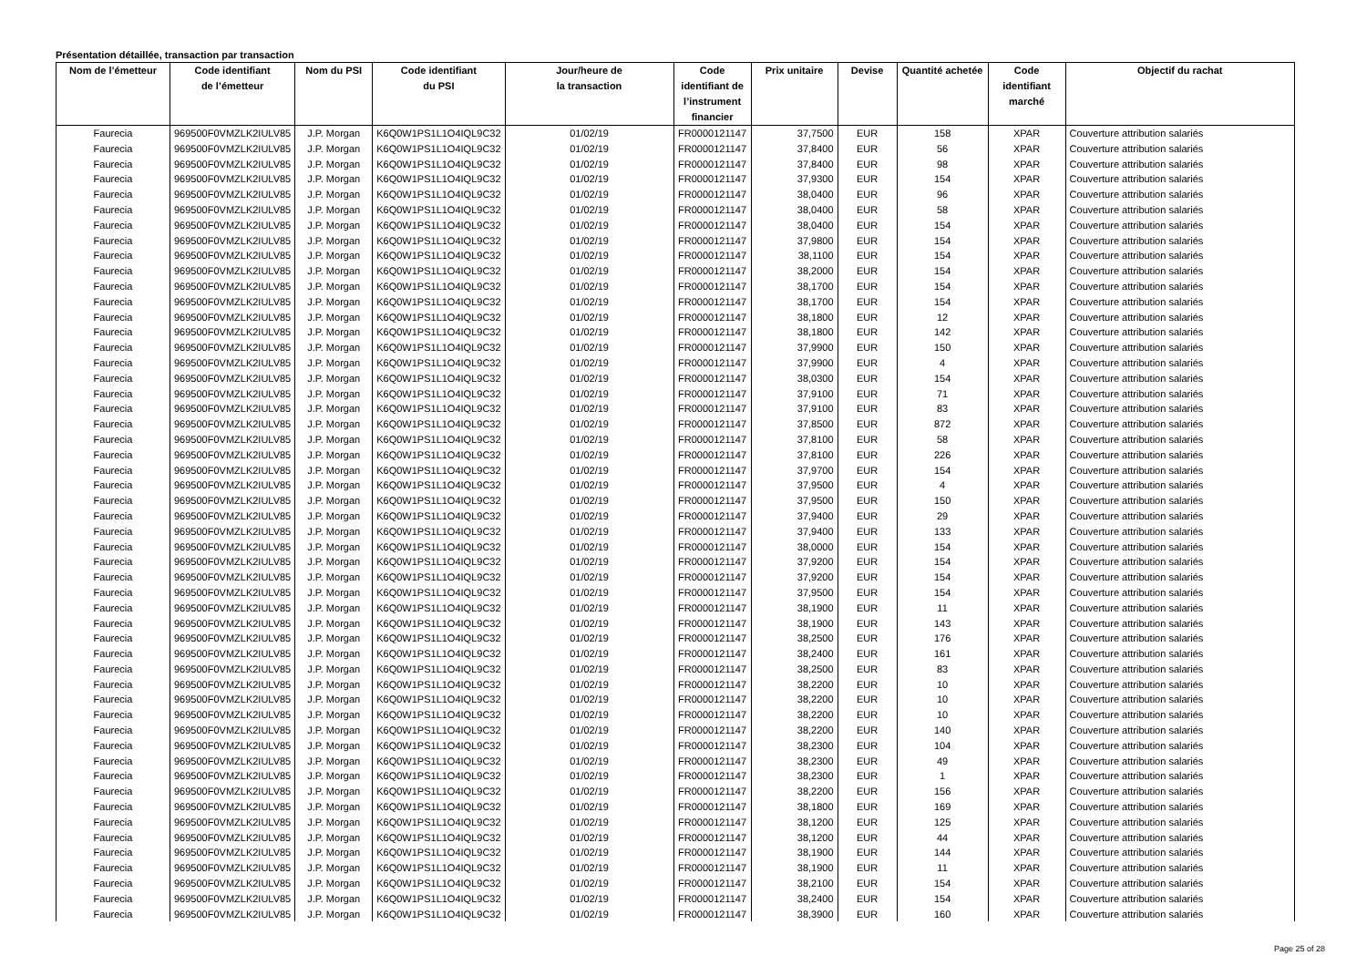Présentation détaillée, transaction par transaction
| Nom de l’émetteur | Code identifiant de l’émetteur | Nom du PSI | Code identifiant du PSI | Jour/heure de la transaction | Code identifiant de l’instrument financier | Prix unitaire | Devise | Quantité achetée | Code identifiant marché | Objectif du rachat |
| --- | --- | --- | --- | --- | --- | --- | --- | --- | --- | --- |
| Faurecia | 969500F0VMZLK2IULV85 | J.P. Morgan | K6Q0W1PS1L1O4IQL9C32 | 01/02/19 | FR0000121147 | 37,7500 | EUR | 158 | XPAR | Couverture attribution salariés |
| Faurecia | 969500F0VMZLK2IULV85 | J.P. Morgan | K6Q0W1PS1L1O4IQL9C32 | 01/02/19 | FR0000121147 | 37,8400 | EUR | 56 | XPAR | Couverture attribution salariés |
| Faurecia | 969500F0VMZLK2IULV85 | J.P. Morgan | K6Q0W1PS1L1O4IQL9C32 | 01/02/19 | FR0000121147 | 37,8400 | EUR | 98 | XPAR | Couverture attribution salariés |
| Faurecia | 969500F0VMZLK2IULV85 | J.P. Morgan | K6Q0W1PS1L1O4IQL9C32 | 01/02/19 | FR0000121147 | 37,9300 | EUR | 154 | XPAR | Couverture attribution salariés |
| Faurecia | 969500F0VMZLK2IULV85 | J.P. Morgan | K6Q0W1PS1L1O4IQL9C32 | 01/02/19 | FR0000121147 | 38,0400 | EUR | 96 | XPAR | Couverture attribution salariés |
| Faurecia | 969500F0VMZLK2IULV85 | J.P. Morgan | K6Q0W1PS1L1O4IQL9C32 | 01/02/19 | FR0000121147 | 38,0400 | EUR | 58 | XPAR | Couverture attribution salariés |
| Faurecia | 969500F0VMZLK2IULV85 | J.P. Morgan | K6Q0W1PS1L1O4IQL9C32 | 01/02/19 | FR0000121147 | 38,0400 | EUR | 154 | XPAR | Couverture attribution salariés |
| Faurecia | 969500F0VMZLK2IULV85 | J.P. Morgan | K6Q0W1PS1L1O4IQL9C32 | 01/02/19 | FR0000121147 | 37,9800 | EUR | 154 | XPAR | Couverture attribution salariés |
| Faurecia | 969500F0VMZLK2IULV85 | J.P. Morgan | K6Q0W1PS1L1O4IQL9C32 | 01/02/19 | FR0000121147 | 38,1100 | EUR | 154 | XPAR | Couverture attribution salariés |
| Faurecia | 969500F0VMZLK2IULV85 | J.P. Morgan | K6Q0W1PS1L1O4IQL9C32 | 01/02/19 | FR0000121147 | 38,2000 | EUR | 154 | XPAR | Couverture attribution salariés |
| Faurecia | 969500F0VMZLK2IULV85 | J.P. Morgan | K6Q0W1PS1L1O4IQL9C32 | 01/02/19 | FR0000121147 | 38,1700 | EUR | 154 | XPAR | Couverture attribution salariés |
| Faurecia | 969500F0VMZLK2IULV85 | J.P. Morgan | K6Q0W1PS1L1O4IQL9C32 | 01/02/19 | FR0000121147 | 38,1700 | EUR | 154 | XPAR | Couverture attribution salariés |
| Faurecia | 969500F0VMZLK2IULV85 | J.P. Morgan | K6Q0W1PS1L1O4IQL9C32 | 01/02/19 | FR0000121147 | 38,1800 | EUR | 12 | XPAR | Couverture attribution salariés |
| Faurecia | 969500F0VMZLK2IULV85 | J.P. Morgan | K6Q0W1PS1L1O4IQL9C32 | 01/02/19 | FR0000121147 | 38,1800 | EUR | 142 | XPAR | Couverture attribution salariés |
| Faurecia | 969500F0VMZLK2IULV85 | J.P. Morgan | K6Q0W1PS1L1O4IQL9C32 | 01/02/19 | FR0000121147 | 37,9900 | EUR | 150 | XPAR | Couverture attribution salariés |
| Faurecia | 969500F0VMZLK2IULV85 | J.P. Morgan | K6Q0W1PS1L1O4IQL9C32 | 01/02/19 | FR0000121147 | 37,9900 | EUR | 4 | XPAR | Couverture attribution salariés |
| Faurecia | 969500F0VMZLK2IULV85 | J.P. Morgan | K6Q0W1PS1L1O4IQL9C32 | 01/02/19 | FR0000121147 | 38,0300 | EUR | 154 | XPAR | Couverture attribution salariés |
| Faurecia | 969500F0VMZLK2IULV85 | J.P. Morgan | K6Q0W1PS1L1O4IQL9C32 | 01/02/19 | FR0000121147 | 37,9100 | EUR | 71 | XPAR | Couverture attribution salariés |
| Faurecia | 969500F0VMZLK2IULV85 | J.P. Morgan | K6Q0W1PS1L1O4IQL9C32 | 01/02/19 | FR0000121147 | 37,9100 | EUR | 83 | XPAR | Couverture attribution salariés |
| Faurecia | 969500F0VMZLK2IULV85 | J.P. Morgan | K6Q0W1PS1L1O4IQL9C32 | 01/02/19 | FR0000121147 | 37,8500 | EUR | 872 | XPAR | Couverture attribution salariés |
| Faurecia | 969500F0VMZLK2IULV85 | J.P. Morgan | K6Q0W1PS1L1O4IQL9C32 | 01/02/19 | FR0000121147 | 37,8100 | EUR | 58 | XPAR | Couverture attribution salariés |
| Faurecia | 969500F0VMZLK2IULV85 | J.P. Morgan | K6Q0W1PS1L1O4IQL9C32 | 01/02/19 | FR0000121147 | 37,8100 | EUR | 226 | XPAR | Couverture attribution salariés |
| Faurecia | 969500F0VMZLK2IULV85 | J.P. Morgan | K6Q0W1PS1L1O4IQL9C32 | 01/02/19 | FR0000121147 | 37,9700 | EUR | 154 | XPAR | Couverture attribution salariés |
| Faurecia | 969500F0VMZLK2IULV85 | J.P. Morgan | K6Q0W1PS1L1O4IQL9C32 | 01/02/19 | FR0000121147 | 37,9500 | EUR | 4 | XPAR | Couverture attribution salariés |
| Faurecia | 969500F0VMZLK2IULV85 | J.P. Morgan | K6Q0W1PS1L1O4IQL9C32 | 01/02/19 | FR0000121147 | 37,9500 | EUR | 150 | XPAR | Couverture attribution salariés |
| Faurecia | 969500F0VMZLK2IULV85 | J.P. Morgan | K6Q0W1PS1L1O4IQL9C32 | 01/02/19 | FR0000121147 | 37,9400 | EUR | 29 | XPAR | Couverture attribution salariés |
| Faurecia | 969500F0VMZLK2IULV85 | J.P. Morgan | K6Q0W1PS1L1O4IQL9C32 | 01/02/19 | FR0000121147 | 37,9400 | EUR | 133 | XPAR | Couverture attribution salariés |
| Faurecia | 969500F0VMZLK2IULV85 | J.P. Morgan | K6Q0W1PS1L1O4IQL9C32 | 01/02/19 | FR0000121147 | 38,0000 | EUR | 154 | XPAR | Couverture attribution salariés |
| Faurecia | 969500F0VMZLK2IULV85 | J.P. Morgan | K6Q0W1PS1L1O4IQL9C32 | 01/02/19 | FR0000121147 | 37,9200 | EUR | 154 | XPAR | Couverture attribution salariés |
| Faurecia | 969500F0VMZLK2IULV85 | J.P. Morgan | K6Q0W1PS1L1O4IQL9C32 | 01/02/19 | FR0000121147 | 37,9200 | EUR | 154 | XPAR | Couverture attribution salariés |
| Faurecia | 969500F0VMZLK2IULV85 | J.P. Morgan | K6Q0W1PS1L1O4IQL9C32 | 01/02/19 | FR0000121147 | 37,9500 | EUR | 154 | XPAR | Couverture attribution salariés |
| Faurecia | 969500F0VMZLK2IULV85 | J.P. Morgan | K6Q0W1PS1L1O4IQL9C32 | 01/02/19 | FR0000121147 | 38,1900 | EUR | 11 | XPAR | Couverture attribution salariés |
| Faurecia | 969500F0VMZLK2IULV85 | J.P. Morgan | K6Q0W1PS1L1O4IQL9C32 | 01/02/19 | FR0000121147 | 38,1900 | EUR | 143 | XPAR | Couverture attribution salariés |
| Faurecia | 969500F0VMZLK2IULV85 | J.P. Morgan | K6Q0W1PS1L1O4IQL9C32 | 01/02/19 | FR0000121147 | 38,2500 | EUR | 176 | XPAR | Couverture attribution salariés |
| Faurecia | 969500F0VMZLK2IULV85 | J.P. Morgan | K6Q0W1PS1L1O4IQL9C32 | 01/02/19 | FR0000121147 | 38,2400 | EUR | 161 | XPAR | Couverture attribution salariés |
| Faurecia | 969500F0VMZLK2IULV85 | J.P. Morgan | K6Q0W1PS1L1O4IQL9C32 | 01/02/19 | FR0000121147 | 38,2500 | EUR | 83 | XPAR | Couverture attribution salariés |
| Faurecia | 969500F0VMZLK2IULV85 | J.P. Morgan | K6Q0W1PS1L1O4IQL9C32 | 01/02/19 | FR0000121147 | 38,2200 | EUR | 10 | XPAR | Couverture attribution salariés |
| Faurecia | 969500F0VMZLK2IULV85 | J.P. Morgan | K6Q0W1PS1L1O4IQL9C32 | 01/02/19 | FR0000121147 | 38,2200 | EUR | 10 | XPAR | Couverture attribution salariés |
| Faurecia | 969500F0VMZLK2IULV85 | J.P. Morgan | K6Q0W1PS1L1O4IQL9C32 | 01/02/19 | FR0000121147 | 38,2200 | EUR | 10 | XPAR | Couverture attribution salariés |
| Faurecia | 969500F0VMZLK2IULV85 | J.P. Morgan | K6Q0W1PS1L1O4IQL9C32 | 01/02/19 | FR0000121147 | 38,2200 | EUR | 140 | XPAR | Couverture attribution salariés |
| Faurecia | 969500F0VMZLK2IULV85 | J.P. Morgan | K6Q0W1PS1L1O4IQL9C32 | 01/02/19 | FR0000121147 | 38,2300 | EUR | 104 | XPAR | Couverture attribution salariés |
| Faurecia | 969500F0VMZLK2IULV85 | J.P. Morgan | K6Q0W1PS1L1O4IQL9C32 | 01/02/19 | FR0000121147 | 38,2300 | EUR | 49 | XPAR | Couverture attribution salariés |
| Faurecia | 969500F0VMZLK2IULV85 | J.P. Morgan | K6Q0W1PS1L1O4IQL9C32 | 01/02/19 | FR0000121147 | 38,2300 | EUR | 1 | XPAR | Couverture attribution salariés |
| Faurecia | 969500F0VMZLK2IULV85 | J.P. Morgan | K6Q0W1PS1L1O4IQL9C32 | 01/02/19 | FR0000121147 | 38,2200 | EUR | 156 | XPAR | Couverture attribution salariés |
| Faurecia | 969500F0VMZLK2IULV85 | J.P. Morgan | K6Q0W1PS1L1O4IQL9C32 | 01/02/19 | FR0000121147 | 38,1800 | EUR | 169 | XPAR | Couverture attribution salariés |
| Faurecia | 969500F0VMZLK2IULV85 | J.P. Morgan | K6Q0W1PS1L1O4IQL9C32 | 01/02/19 | FR0000121147 | 38,1200 | EUR | 125 | XPAR | Couverture attribution salariés |
| Faurecia | 969500F0VMZLK2IULV85 | J.P. Morgan | K6Q0W1PS1L1O4IQL9C32 | 01/02/19 | FR0000121147 | 38,1200 | EUR | 44 | XPAR | Couverture attribution salariés |
| Faurecia | 969500F0VMZLK2IULV85 | J.P. Morgan | K6Q0W1PS1L1O4IQL9C32 | 01/02/19 | FR0000121147 | 38,1900 | EUR | 144 | XPAR | Couverture attribution salariés |
| Faurecia | 969500F0VMZLK2IULV85 | J.P. Morgan | K6Q0W1PS1L1O4IQL9C32 | 01/02/19 | FR0000121147 | 38,1900 | EUR | 11 | XPAR | Couverture attribution salariés |
| Faurecia | 969500F0VMZLK2IULV85 | J.P. Morgan | K6Q0W1PS1L1O4IQL9C32 | 01/02/19 | FR0000121147 | 38,2100 | EUR | 154 | XPAR | Couverture attribution salariés |
| Faurecia | 969500F0VMZLK2IULV85 | J.P. Morgan | K6Q0W1PS1L1O4IQL9C32 | 01/02/19 | FR0000121147 | 38,2400 | EUR | 154 | XPAR | Couverture attribution salariés |
| Faurecia | 969500F0VMZLK2IULV85 | J.P. Morgan | K6Q0W1PS1L1O4IQL9C32 | 01/02/19 | FR0000121147 | 38,3900 | EUR | 160 | XPAR | Couverture attribution salariés |
Page 25 of 28